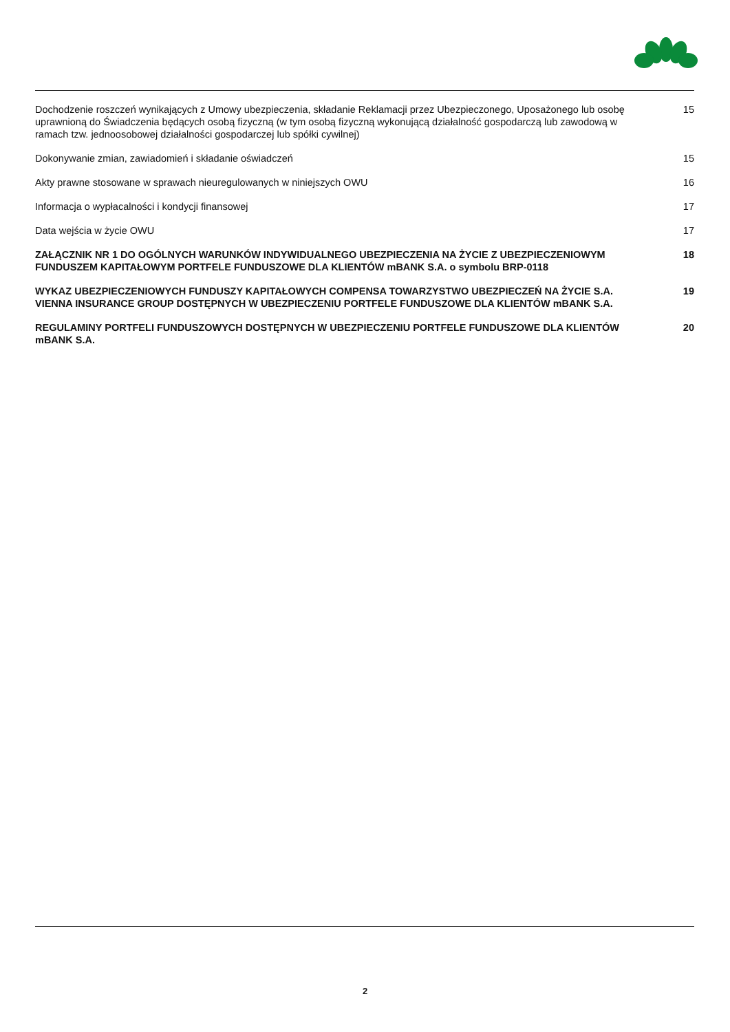Dochodzenie roszczeń wynikających z Umowy ubezpieczenia, składanie Reklamacji przez Ubezpieczonego, Uposażonego lub osobę uprawnioną do Świadczenia będących osobą fizyczną (w tym osobą fizyczną wykonującą działalność gospodarczą lub zawodową w ramach tzw. jednoosobowej działalności gospodarczej lub spółki cywilnej)
15
Dokonywanie zmian, zawiadomień i składanie oświadczeń 15
Akty prawne stosowane w sprawach nieuregulowanych w niniejszych OWU 16
Informacja o wypłacalności i kondycji finansowej 17
Data wejścia w życie OWU 17
ZAŁĄCZNIK NR 1 DO OGÓLNYCH WARUNKÓW INDYWIDUALNEGO UBEZPIECZENIA NA ŻYCIE Z UBEZPIECZENIOWYM FUNDUSZEM KAPITAŁOWYM PORTFELE FUNDUSZOWE DLA KLIENTÓW mBANK S.A. o symbolu BRP-0118
18
WYKAZ UBEZPIECZENIOWYCH FUNDUSZY KAPITAŁOWYCH COMPENSA TOWARZYSTWO UBEZPIECZEŃ NA ŻYCIE S.A. VIENNA INSURANCE GROUP DOSTĘPNYCH W UBEZPIECZENIU PORTFELE FUNDUSZOWE DLA KLIENTÓW mBANK S.A.
19
REGULAMINY PORTFELI FUNDUSZOWYCH DOSTĘPNYCH W UBEZPIECZENIU PORTFELE FUNDUSZOWE DLA KLIENTÓW mBANK S.A.
20
2